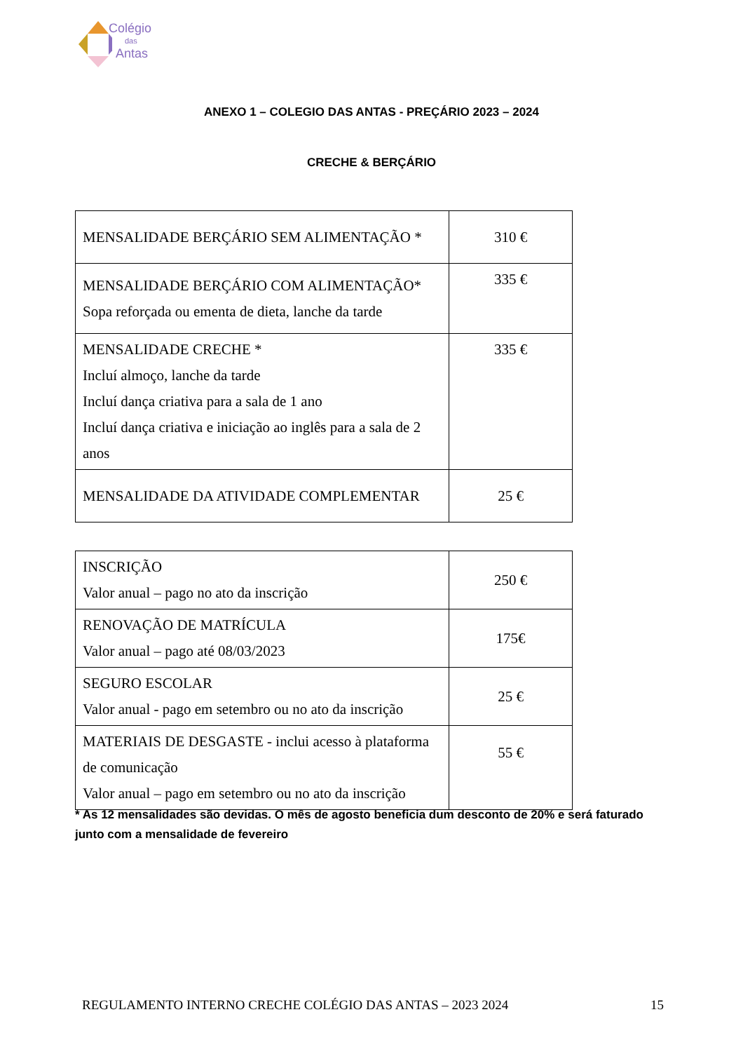Colégio
das
Antas
ANEXO 1 – COLEGIO DAS ANTAS - PREÇÁRIO 2023 – 2024
CRECHE & BERÇÁRIO
| MENSALIDADE BERÇÁRIO SEM ALIMENTAÇÃO * | 310 € |
| MENSALIDADE BERÇÁRIO COM ALIMENTAÇÃO* Sopa reforçada ou ementa de dieta, lanche da tarde | 335 € |
| MENSALIDADE CRECHE * Incluí almoço, lanche da tarde Incluí dança criativa para a sala de 1 ano Incluí dança criativa e iniciação ao inglês para a sala de 2 anos | 335 € |
| MENSALIDADE DA ATIVIDADE COMPLEMENTAR | 25 € |
| INSCRIÇÃO Valor anual – pago no ato da inscrição | 250 € |
| RENOVAÇÃO DE MATRÍCULA Valor anual – pago até 08/03/2023 | 175€ |
| SEGURO ESCOLAR Valor anual - pago em setembro ou no ato da inscrição | 25 € |
| MATERIAIS DE DESGASTE - inclui acesso à plataforma de comunicação Valor anual – pago em setembro ou no ato da inscrição | 55 € |
* As 12 mensalidades são devidas. O mês de agosto beneficia dum desconto de 20% e será faturado junto com a mensalidade de fevereiro
REGULAMENTO INTERNO CRECHE COLÉGIO DAS ANTAS – 2023 2024 15